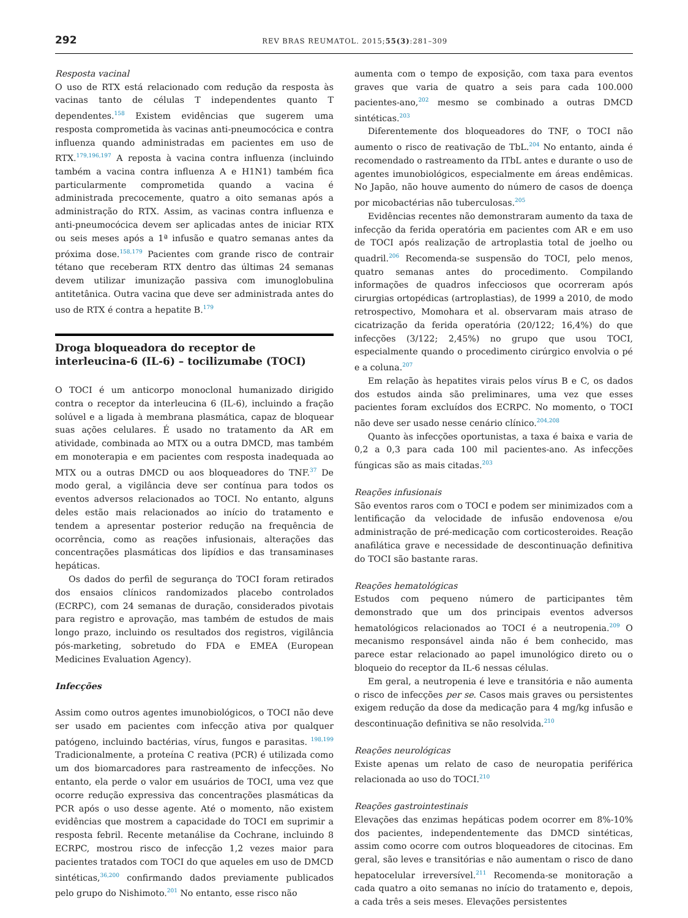292 REV BRAS REUMATOL. 2015;55(3):281–309
Resposta vacinal
O uso de RTX está relacionado com redução da resposta às vacinas tanto de células T independentes quanto T dependentes.<sup>158</sup> Existem evidências que sugerem uma resposta comprometida às vacinas anti-pneumocócica e contra influenza quando administradas em pacientes em uso de RTX.<sup>179,196,197</sup> A reposta à vacina contra influenza (incluindo também a vacina contra influenza A e H1N1) também fica particularmente comprometida quando a vacina é administrada precocemente, quatro a oito semanas após a administração do RTX. Assim, as vacinas contra influenza e anti-pneumocócica devem ser aplicadas antes de iniciar RTX ou seis meses após a 1ª infusão e quatro semanas antes da próxima dose.<sup>158,179</sup> Pacientes com grande risco de contrair tétano que receberam RTX dentro das últimas 24 semanas devem utilizar imunização passiva com imunoglobulina antitetânica. Outra vacina que deve ser administrada antes do uso de RTX é contra a hepatite B.<sup>179</sup>
Droga bloqueadora do receptor de interleucina-6 (IL-6) – tocilizumabe (TOCI)
O TOCI é um anticorpo monoclonal humanizado dirigido contra o receptor da interleucina 6 (IL-6), incluindo a fração solúvel e a ligada à membrana plasmática, capaz de bloquear suas ações celulares. É usado no tratamento da AR em atividade, combinada ao MTX ou a outra DMCD, mas também em monoterapia e em pacientes com resposta inadequada ao MTX ou a outras DMCD ou aos bloqueadores do TNF.<sup>37</sup> De modo geral, a vigilância deve ser contínua para todos os eventos adversos relacionados ao TOCI. No entanto, alguns deles estão mais relacionados ao início do tratamento e tendem a apresentar posterior redução na frequência de ocorrência, como as reações infusionais, alterações das concentrações plasmáticas dos lipídios e das transaminases hepáticas.
Os dados do perfil de segurança do TOCI foram retirados dos ensaios clínicos randomizados placebo controlados (ECRPC), com 24 semanas de duração, considerados pivotais para registro e aprovação, mas também de estudos de mais longo prazo, incluindo os resultados dos registros, vigilância pós-marketing, sobretudo do FDA e EMEA (European Medicines Evaluation Agency).
Infecções
Assim como outros agentes imunobiológicos, o TOCI não deve ser usado em pacientes com infecção ativa por qualquer patógeno, incluindo bactérias, vírus, fungos e parasitas. <sup>198,199</sup> Tradicionalmente, a proteína C reativa (PCR) é utilizada como um dos biomarcadores para rastreamento de infecções. No entanto, ela perde o valor em usuários de TOCI, uma vez que ocorre redução expressiva das concentrações plasmáticas da PCR após o uso desse agente. Até o momento, não existem evidências que mostrem a capacidade do TOCI em suprimir a resposta febril. Recente metanálise da Cochrane, incluindo 8 ECRPC, mostrou risco de infecção 1,2 vezes maior para pacientes tratados com TOCI do que aqueles em uso de DMCD sintéticas,<sup>36,200</sup> confirmando dados previamente publicados pelo grupo do Nishimoto.<sup>201</sup> No entanto, esse risco não
aumenta com o tempo de exposição, com taxa para eventos graves que varia de quatro a seis para cada 100.000 pacientes-ano,<sup>202</sup> mesmo se combinado a outras DMCD sintéticas.<sup>203</sup>
Diferentemente dos bloqueadores do TNF, o TOCI não aumento o risco de reativação de TbL.<sup>204</sup> No entanto, ainda é recomendado o rastreamento da ITbL antes e durante o uso de agentes imunobiológicos, especialmente em áreas endêmicas. No Japão, não houve aumento do número de casos de doença por micobactérias não tuberculosas.<sup>205</sup>
Evidências recentes não demonstraram aumento da taxa de infecção da ferida operatória em pacientes com AR e em uso de TOCI após realização de artroplastia total de joelho ou quadril.<sup>206</sup> Recomenda-se suspensão do TOCI, pelo menos, quatro semanas antes do procedimento. Compilando informações de quadros infecciosos que ocorreram após cirurgias ortopédicas (artroplastias), de 1999 a 2010, de modo retrospectivo, Momohara et al. observaram mais atraso de cicatrização da ferida operatória (20/122; 16,4%) do que infecções (3/122; 2,45%) no grupo que usou TOCI, especialmente quando o procedimento cirúrgico envolvia o pé e a coluna.<sup>207</sup>
Em relação às hepatites virais pelos vírus B e C, os dados dos estudos ainda são preliminares, uma vez que esses pacientes foram excluídos dos ECRPC. No momento, o TOCI não deve ser usado nesse cenário clínico.<sup>204,208</sup>
Quanto às infecções oportunistas, a taxa é baixa e varia de 0,2 a 0,3 para cada 100 mil pacientes-ano. As infecções fúngicas são as mais citadas.<sup>203</sup>
Reações infusionais
São eventos raros com o TOCI e podem ser minimizados com a lentificação da velocidade de infusão endovenosa e/ou administração de pré-medicação com corticosteroides. Reação anafilática grave e necessidade de descontinuação definitiva do TOCI são bastante raras.
Reações hematológicas
Estudos com pequeno número de participantes têm demonstrado que um dos principais eventos adversos hematológicos relacionados ao TOCI é a neutropenia.<sup>209</sup> O mecanismo responsável ainda não é bem conhecido, mas parece estar relacionado ao papel imunológico direto ou o bloqueio do receptor da IL-6 nessas células.
Em geral, a neutropenia é leve e transitória e não aumenta o risco de infecções per se. Casos mais graves ou persistentes exigem redução da dose da medicação para 4 mg/kg infusão e descontinuação definitiva se não resolvida.<sup>210</sup>
Reações neurológicas
Existe apenas um relato de caso de neuropatia periférica relacionada ao uso do TOCI.<sup>210</sup>
Reações gastrointestinais
Elevações das enzimas hepáticas podem ocorrer em 8%-10% dos pacientes, independentemente das DMCD sintéticas, assim como ocorre com outros bloqueadores de citocinas. Em geral, são leves e transitórias e não aumentam o risco de dano hepatocelular irreversível.<sup>211</sup> Recomenda-se monitoração a cada quatro a oito semanas no início do tratamento e, depois, a cada três a seis meses. Elevações persistentes